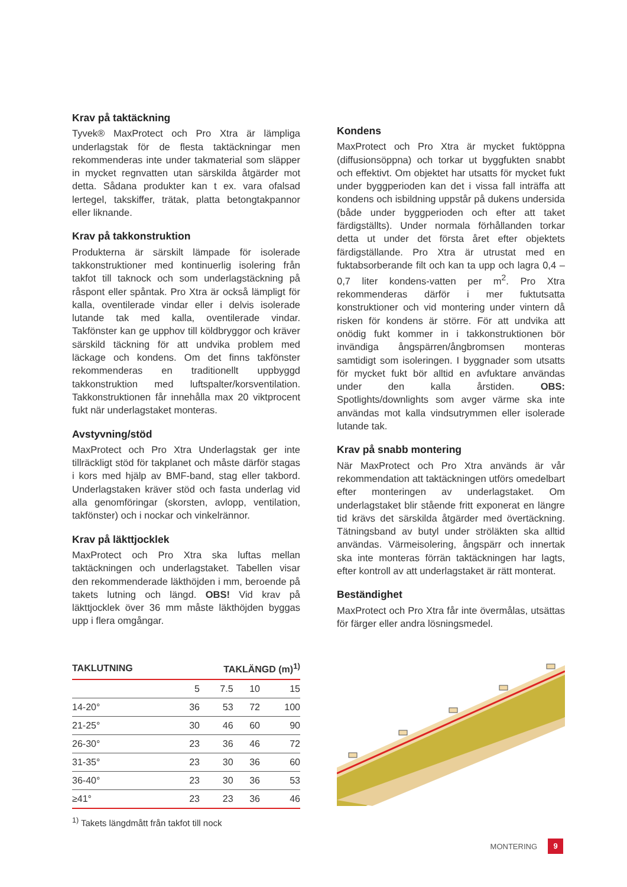Krav på taktäckning
Tyvek® MaxProtect och Pro Xtra är lämpliga underlagstak för de flesta taktäckningar men rekommenderas inte under takmaterial som släpper in mycket regnvatten utan särskilda åtgärder mot detta. Sådana produkter kan t ex. vara ofalsad lertegel, takskiffer, trätak, platta betongtakpannor eller liknande.
Krav på takkonstruktion
Produkterna är särskilt lämpade för isolerade takkonstruktioner med kontinuerlig isolering från takfot till taknock och som underlagstäckning på råspont eller spåntak. Pro Xtra är också lämpligt för kalla, oventilerade vindar eller i delvis isolerade lutande tak med kalla, oventilerade vindar. Takfönster kan ge upphov till köldbryggor och kräver särskild täckning för att undvika problem med läckage och kondens. Om det finns takfönster rekommenderas en traditionellt uppbyggd takkonstruktion med luftspalter/korsventilation. Takkonstruktionen får innehålla max 20 viktprocent fukt när underlagstaket monteras.
Avstyvning/stöd
MaxProtect och Pro Xtra Underlagstak ger inte tillräckligt stöd för takplanet och måste därför stagas i kors med hjälp av BMF-band, stag eller takbord. Underlagstaken kräver stöd och fasta underlag vid alla genomföringar (skorsten, avlopp, ventilation, takfönster) och i nockar och vinkelrännor.
Krav på läkttjocklek
MaxProtect och Pro Xtra ska luftas mellan taktäckningen och underlagstaket. Tabellen visar den rekommenderade läkthöjden i mm, beroende på takets lutning och längd. OBS! Vid krav på läkttjocklek över 36 mm måste läkthöjden byggas upp i flera omgångar.
Kondens
MaxProtect och Pro Xtra är mycket fuktöppna (diffusionsöppna) och torkar ut byggfukten snabbt och effektivt. Om objektet har utsatts för mycket fukt under byggperioden kan det i vissa fall inträffa att kondens och isbildning uppstår på dukens undersida (både under byggperioden och efter att taket färdigställts). Under normala förhållanden torkar detta ut under det första året efter objektets färdigställande. Pro Xtra är utrustat med en fuktabsorberande filt och kan ta upp och lagra 0,4 – 0,7 liter kondens-vatten per m<sup>2</sup>. Pro Xtra rekommenderas därför i mer fuktutsatta konstruktioner och vid montering under vintern då risken för kondens är större. För att undvika att onödig fukt kommer in i takkonstruktionen bör invändiga ångspärren/ångbromsen monteras samtidigt som isoleringen. I byggnader som utsatts för mycket fukt bör alltid en avfuktare användas under den kalla årstiden. OBS: Spotlights/downlights som avger värme ska inte användas mot kalla vindsutrymmen eller isolerade lutande tak.
Krav på snabb montering
När MaxProtect och Pro Xtra används är vår rekommendation att taktäckningen utförs omedelbart efter monteringen av underlagstaket. Om underlagstaket blir stående fritt exponerat en längre tid krävs det särskilda åtgärder med övertäckning. Tätningsband av butyl under ströläkten ska alltid användas. Värmeisolering, ångspärr och innertak ska inte monteras förrän taktäckningen har lagts, efter kontroll av att underlagstaket är rätt monterat.
Beständighet
MaxProtect och Pro Xtra får inte övermålas, utsättas för färger eller andra lösningsmedel.
| TAKLUTNING | TAKLÄNGD (m)<sup>1)</sup> | | | |
| --- | --- | --- | --- | --- |
| | 5 | 7.5 | 10 | 15 |
| 14-20° | 36 | 53 | 72 | 100 |
| 21-25° | 30 | 46 | 60 | 90 |
| 26-30° | 23 | 36 | 46 | 72 |
| 31-35° | 23 | 30 | 36 | 60 |
| 36-40° | 23 | 30 | 36 | 53 |
| ≥41° | 23 | 23 | 36 | 46 |
<sup>1)</sup> Takets längdmått från takfot till nock
MONTERING 9